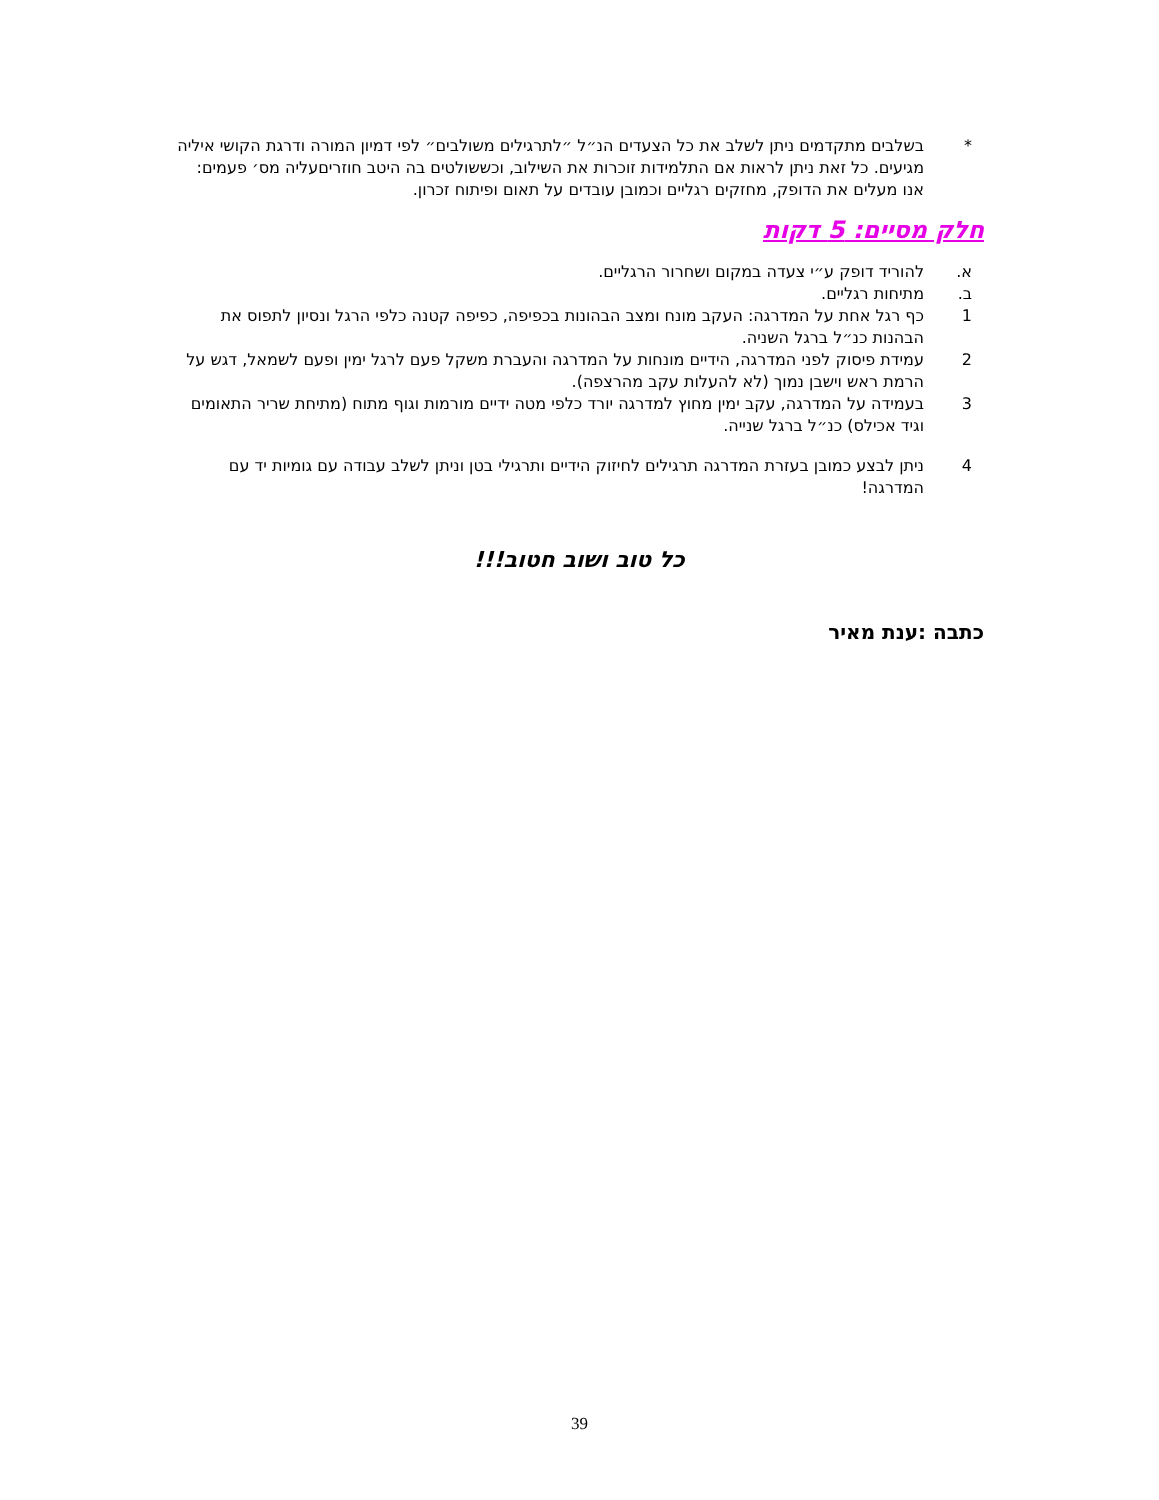* בשלבים מתקדמים ניתן לשלב את כל הצעדים הנ״ל ״לתרגילים משולבים״ לפי דמיון המורה ודרגת הקושי איליה מגיעים. כל זאת ניתן לראות אם התלמידות זוכרות את השילוב, וכששולטים בה היטב חוזריםעליה מס׳ פעמים: אנו מעלים את הדופק, מחזקים רגליים וכמובן עובדים על תאום ופיתוח זכרון.
חלק מסיים: 5 דקות
א. להוריד דופק ע״י צעדה במקום ושחרור הרגליים.
ב. מתיחות רגליים.
1 כף רגל אחת על המדרגה: העקב מונח ומצב הבהונות בכפיפה, כפיפה קטנה כלפי הרגל ונסיון לתפוס את הבהנות כנ״ל ברגל השניה.
2 עמידת פיסוק לפני המדרגה, הידיים מונחות על המדרגה והעברת משקל פעם לרגל ימין ופעם לשמאל, דגש על הרמת ראש וישבן נמוך (לא להעלות עקב מהרצפה).
3 בעמידה על המדרגה, עקב ימין מחוץ למדרגה יורד כלפי מטה ידיים מורמות וגוף מתוח (מתיחת שריר התאומים וגיד אכילס) כנ״ל ברגל שנייה.
4 ניתן לבצע כמובן בעזרת המדרגה תרגילים לחיזוק הידיים ותרגילי בטן וניתן לשלב עבודה עם גומיות יד עם המדרגה!
כל טוב ושוב חטוב!!!
כתבה :ענת מאיר
39